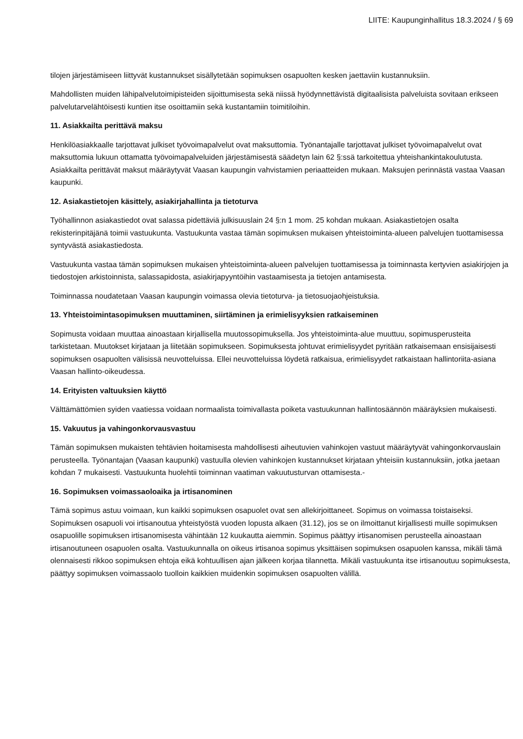LIITE: Kaupunginhallitus 18.3.2024 / § 69
tilojen järjestämiseen liittyvät kustannukset sisällytetään sopimuksen osapuolten kesken jaettaviin kustannuksiin.
Mahdollisten muiden lähipalvelutoimipisteiden sijoittumisesta sekä niissä hyödynnettävistä digitaalisista palveluista sovitaan erikseen palvelutarvelähtöisesti kuntien itse osoittamiin sekä kustantamiin toimitiloihin.
11. Asiakkailta perittävä maksu
Henkilöasiakkaalle tarjottavat julkiset työvoimapalvelut ovat maksuttomia. Työnantajalle tarjottavat julkiset työvoimapalvelut ovat maksuttomia lukuun ottamatta työvoimapalveluiden järjestämisestä säädetyn lain 62 §:ssä tarkoitettua yhteishankintakoulutusta. Asiakkailta perittävät maksut määräytyvät Vaasan kaupungin vahvistamien periaatteiden mukaan. Maksujen perinnästä vastaa Vaasan kaupunki.
12. Asiakastietojen käsittely, asiakirjahallinta ja tietoturva
Työhallinnon asiakastiedot ovat salassa pidettäviä julkisuuslain 24 §:n 1 mom. 25 kohdan mukaan. Asiakastietojen osalta rekisterinpitäjänä toimii vastuukunta. Vastuukunta vastaa tämän sopimuksen mukaisen yhteistoiminta-alueen palvelujen tuottamisessa syntyvästä asiakastiedosta.
Vastuukunta vastaa tämän sopimuksen mukaisen yhteistoiminta-alueen palvelujen tuottamisessa ja toiminnasta kertyvien asiakirjojen ja tiedostojen arkistoinnista, salassapidosta, asiakirjapyyntöihin vastaamisesta ja tietojen antamisesta.
Toiminnassa noudatetaan Vaasan kaupungin voimassa olevia tietoturva- ja tietosuojaohjeistuksia.
13. Yhteistoimintasopimuksen muuttaminen, siirtäminen ja erimielisyyksien ratkaiseminen
Sopimusta voidaan muuttaa ainoastaan kirjallisella muutossopimuksella. Jos yhteistoiminta-alue muuttuu, sopimusperusteita tarkistetaan. Muutokset kirjataan ja liitetään sopimukseen. Sopimuksesta johtuvat erimielisyydet pyritään ratkaisemaan ensisijaisesti sopimuksen osapuolten välisissä neuvotteluissa. Ellei neuvotteluissa löydetä ratkaisua, erimielisyydet ratkaistaan hallintoriita-asiana Vaasan hallinto-oikeudessa.
14. Erityisten valtuuksien käyttö
Välttämättömien syiden vaatiessa voidaan normaalista toimivallasta poiketa vastuukunnan hallintosäännön määräyksien mukaisesti.
15. Vakuutus ja vahingonkorvausvastuu
Tämän sopimuksen mukaisten tehtävien hoitamisesta mahdollisesti aiheutuvien vahinkojen vastuut määräytyvät vahingonkorvauslain perusteella. Työnantajan (Vaasan kaupunki) vastuulla olevien vahinkojen kustannukset kirjataan yhteisiin kustannuksiin, jotka jaetaan kohdan 7 mukaisesti. Vastuukunta huolehtii toiminnan vaatiman vakuutusturvan ottamisesta.-
16. Sopimuksen voimassaoloaika ja irtisanominen
Tämä sopimus astuu voimaan, kun kaikki sopimuksen osapuolet ovat sen allekirjoittaneet. Sopimus on voimassa toistaiseksi. Sopimuksen osapuoli voi irtisanoutua yhteistyöstä vuoden lopusta alkaen (31.12), jos se on ilmoittanut kirjallisesti muille sopimuksen osapuolille sopimuksen irtisanomisesta vähintään 12 kuukautta aiemmin. Sopimus päättyy irtisanomisen perusteella ainoastaan irtisanoutuneen osapuolen osalta. Vastuukunnalla on oikeus irtisanoa sopimus yksittäisen sopimuksen osapuolen kanssa, mikäli tämä olennaisesti rikkoo sopimuksen ehtoja eikä kohtuullisen ajan jälkeen korjaa tilannetta. Mikäli vastuukunta itse irtisanoutuu sopimuksesta, päättyy sopimuksen voimassaolo tuolloin kaikkien muidenkin sopimuksen osapuolten välillä.